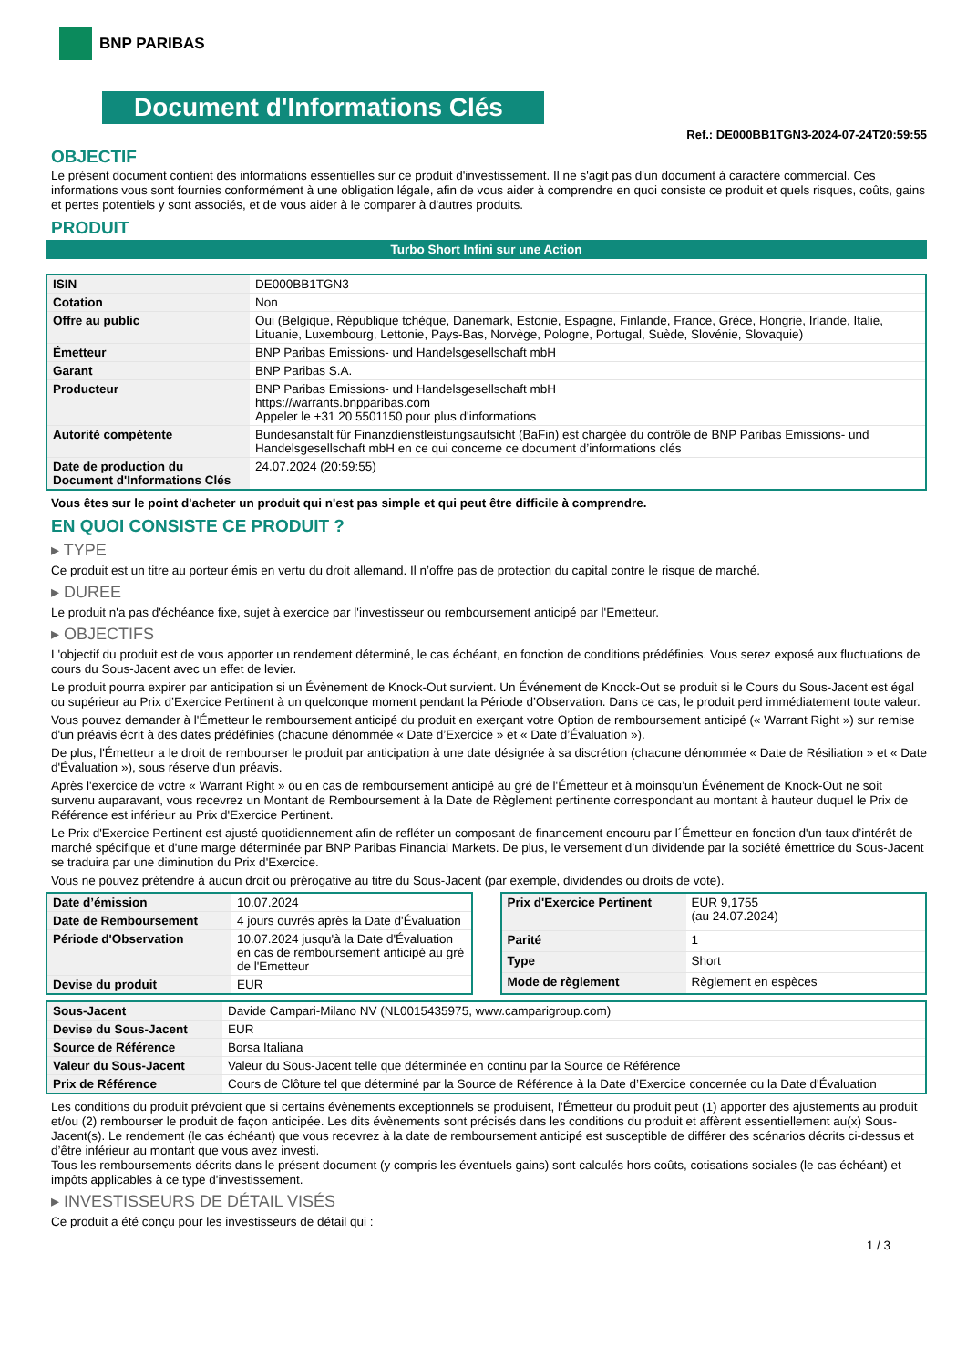BNP PARIBAS
Document d'Informations Clés
Ref.: DE000BB1TGN3-2024-07-24T20:59:55
OBJECTIF
Le présent document contient des informations essentielles sur ce produit d'investissement. Il ne s'agit pas d'un document à caractère commercial. Ces informations vous sont fournies conformément à une obligation légale, afin de vous aider à comprendre en quoi consiste ce produit et quels risques, coûts, gains et pertes potentiels y sont associés, et de vous aider à le comparer à d'autres produits.
PRODUIT
Turbo Short Infini sur une Action
| ISIN | DE000BB1TGN3 |
| Cotation | Non |
| Offre au public | Oui (Belgique, République tchèque, Danemark, Estonie, Espagne, Finlande, France, Grèce, Hongrie, Irlande, Italie, Lituanie, Luxembourg, Lettonie, Pays-Bas, Norvège, Pologne, Portugal, Suède, Slovénie, Slovaquie) |
| Émetteur | BNP Paribas Emissions- und Handelsgesellschaft mbH |
| Garant | BNP Paribas S.A. |
| Producteur | BNP Paribas Emissions- und Handelsgesellschaft mbH https://warrants.bnpparibas.com Appeler le +31 20 5501150 pour plus d'informations |
| Autorité compétente | Bundesanstalt für Finanzdienstleistungsaufsicht (BaFin) est chargée du contrôle de BNP Paribas Emissions- und Handelsgesellschaft mbH en ce qui concerne ce document d’informations clés |
| Date de production du Document d'Informations Clés | 24.07.2024 (20:59:55) |
Vous êtes sur le point d'acheter un produit qui n'est pas simple et qui peut être difficile à comprendre.
EN QUOI CONSISTE CE PRODUIT ?
▸ TYPE
Ce produit est un titre au porteur émis en vertu du droit allemand. Il n’offre pas de protection du capital contre le risque de marché.
▸ DUREE
Le produit n'a pas d'échéance fixe, sujet à exercice par l'investisseur ou remboursement anticipé par l'Emetteur.
▸ OBJECTIFS
L'objectif du produit est de vous apporter un rendement déterminé, le cas échéant, en fonction de conditions prédéfinies. Vous serez exposé aux fluctuations de cours du Sous-Jacent avec un effet de levier.
Le produit pourra expirer par anticipation si un Évènement de Knock-Out survient. Un Événement de Knock-Out se produit si le Cours du Sous-Jacent est égal ou supérieur au Prix d’Exercice Pertinent à un quelconque moment pendant la Période d’Observation. Dans ce cas, le produit perd immédiatement toute valeur.
Vous pouvez demander à l'Émetteur le remboursement anticipé du produit en exerçant votre Option de remboursement anticipé (« Warrant Right ») sur remise d'un préavis écrit à des dates prédéfinies (chacune dénommée « Date d’Exercice » et « Date d’Évaluation »).
De plus, l'Émetteur a le droit de rembourser le produit par anticipation à une date désignée à sa discrétion (chacune dénommée « Date de Résiliation » et « Date d'Évaluation »), sous réserve d'un préavis.
Après l'exercice de votre « Warrant Right » ou en cas de remboursement anticipé au gré de l'Émetteur et à moinsqu’un Événement de Knock-Out ne soit survenu auparavant, vous recevrez un Montant de Remboursement à la Date de Règlement pertinente correspondant au montant à hauteur duquel le Prix de Référence est inférieur au Prix d'Exercice Pertinent.
Le Prix d'Exercice Pertinent est ajusté quotidiennement afin de refléter un composant de financement encouru par l´Émetteur en fonction d'un taux d’intérêt de marché spécifique et d'une marge déterminée par BNP Paribas Financial Markets. De plus, le versement d’un dividende par la société émettrice du Sous-Jacent se traduira par une diminution du Prix d'Exercice.
Vous ne pouvez prétendre à aucun droit ou prérogative au titre du Sous-Jacent (par exemple, dividendes ou droits de vote).
| Date d’émission | 10.07.2024 |
| Date de Remboursement | 4 jours ouvrés après la Date d'Évaluation |
| Période d'Observation | 10.07.2024 jusqu'à la Date d'Évaluation en cas de remboursement anticipé au gré de l'Emetteur |
| Devise du produit | EUR |
| Prix d'Exercice Pertinent | EUR 9,1755 (au 24.07.2024) |
| Parité | 1 |
| Type | Short |
| Mode de règlement | Règlement en espèces |
| Sous-Jacent | Davide Campari-Milano NV (NL0015435975, www.camparigroup.com) |
| Devise du Sous-Jacent | EUR |
| Source de Référence | Borsa Italiana |
| Valeur du Sous-Jacent | Valeur du Sous-Jacent telle que déterminée en continu par la Source de Référence |
| Prix de Référence | Cours de Clôture tel que déterminé par la Source de Référence à la Date d’Exercice concernée ou la Date d'Évaluation |
Les conditions du produit prévoient que si certains évènements exceptionnels se produisent, l'Émetteur du produit peut (1) apporter des ajustements au produit et/ou (2) rembourser le produit de façon anticipée. Les dits évènements sont précisés dans les conditions du produit et affèrent essentiellement au(x) Sous-Jacent(s). Le rendement (le cas échéant) que vous recevrez à la date de remboursement anticipé est susceptible de différer des scénarios décrits ci-dessus et d’être inférieur au montant que vous avez investi.
Tous les remboursements décrits dans le présent document (y compris les éventuels gains) sont calculés hors coûts, cotisations sociales (le cas échéant) et impôts applicables à ce type d'investissement.
▸ INVESTISSEURS DE DÉTAIL VISÉS
Ce produit a été conçu pour les investisseurs de détail qui :
1 / 3